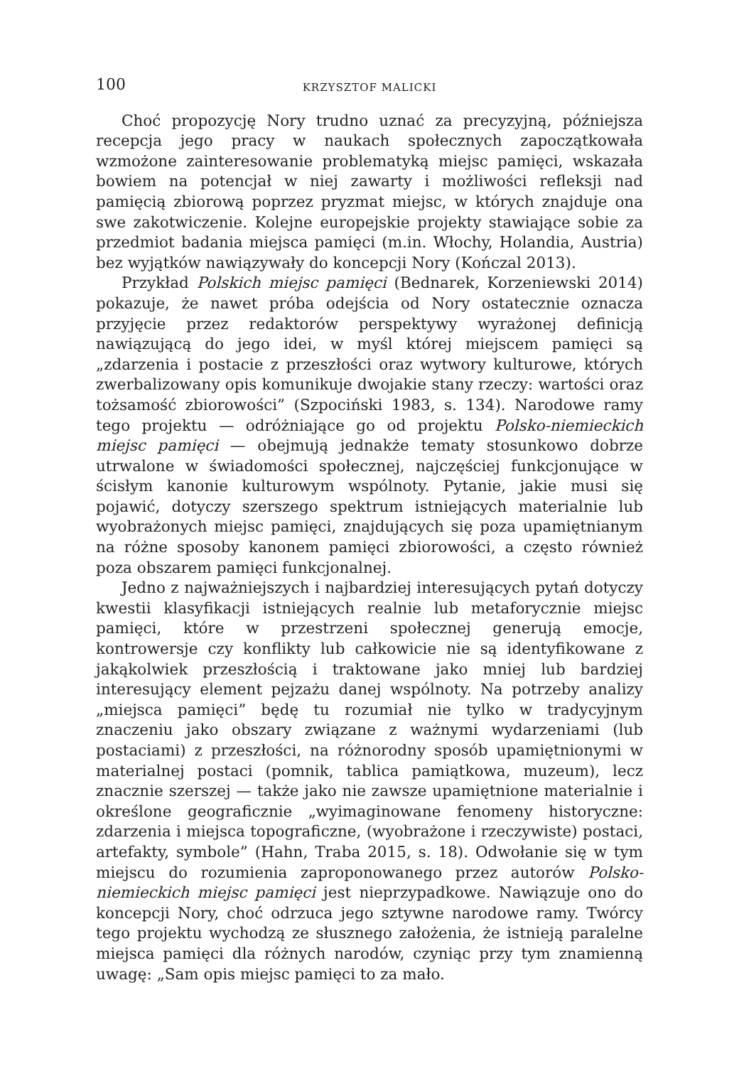100 KRZYSZTOF MALICKI
Choć propozycję Nory trudno uznać za precyzyjną, późniejsza recepcja jego pracy w naukach społecznych zapoczątkowała wzmożone zaintereso­wanie problematyką miejsc pamięci, wskazała bowiem na potencjał w niej zawarty i możliwości refleksji nad pamięcią zbiorową poprzez pryzmat miejsc, w których znajduje ona swe zakotwiczenie. Kolejne europejskie projekty stawiające sobie za przedmiot badania miejsca pamięci (m.in. Włochy, Holandia, Austria) bez wyjątków nawiązywały do koncepcji Nory (Kończal 2013).
Przykład Polskich miejsc pamięci (Bednarek, Korzeniewski 2014) pokazu­je, że nawet próba odejścia od Nory ostatecznie oznacza przyjęcie przez redaktorów perspektywy wyrażonej definicją nawiązującą do jego idei, w myśl której miejscem pamięci są „zdarzenia i postacie z przeszłości oraz wytwory kulturowe, których zwerbalizowany opis komunikuje dwojakie stany rzeczy: wartości oraz tożsamość zbiorowości” (Szpociński 1983, s. 134). Narodowe ramy tego projektu — odróżniające go od projektu Polsko-niemieckich miejsc pamięci — obejmują jednakże tematy stosunkowo dobrze utrwalone w świadomości społecznej, najczęściej funkcjonujące w ścisłym kanonie kulturowym wspólnoty. Pytanie, jakie musi się pojawić, dotyczy szerszego spektrum istniejących materialnie lub wyobrażonych miejsc pamięci, znajdujących się poza upamiętnianym na różne sposoby kanonem pamięci zbiorowości, a często również poza obszarem pamięci funkcjonalnej.
Jedno z najważniejszych i najbardziej interesujących pytań dotyczy kwestii klasyfikacji istniejących realnie lub metaforycznie miejsc pamięci, które w przestrzeni społecznej generują emocje, kontrowersje czy kon­flikty lub całkowicie nie są identyfikowane z jakąkolwiek przeszłością i traktowane jako mniej lub bardziej interesujący element pejzażu danej wspólnoty. Na potrzeby analizy „miejsca pamięci” będę tu rozumiał nie tylko w tradycyjnym znaczeniu jako obszary związane z ważnymi wyda­rzeniami (lub postaciami) z przeszłości, na różnorodny sposób upamięt­nionymi w materialnej postaci (pomnik, tablica pamiątkowa, muzeum), lecz znacznie szerszej — także jako nie zawsze upamiętnione materialnie i określone geograficznie „wyimaginowane fenomeny historyczne: zdarze­nia i miejsca topograficzne, (wyobrażone i rzeczywiste) postaci, artefakty, symbole” (Hahn, Traba 2015, s. 18). Odwołanie się w tym miejscu do ro­zumienia zaproponowanego przez autorów Polsko-niemieckich miejsc pamięci jest nieprzypadkowe. Nawiązuje ono do koncepcji Nory, choć odrzuca je­go sztywne narodowe ramy. Twórcy tego projektu wychodzą ze słusznego założenia, że istnieją paralelne miejsca pamięci dla różnych narodów, czy­niąc przy tym znamienną uwagę: „Sam opis miejsc pamięci to za mało.